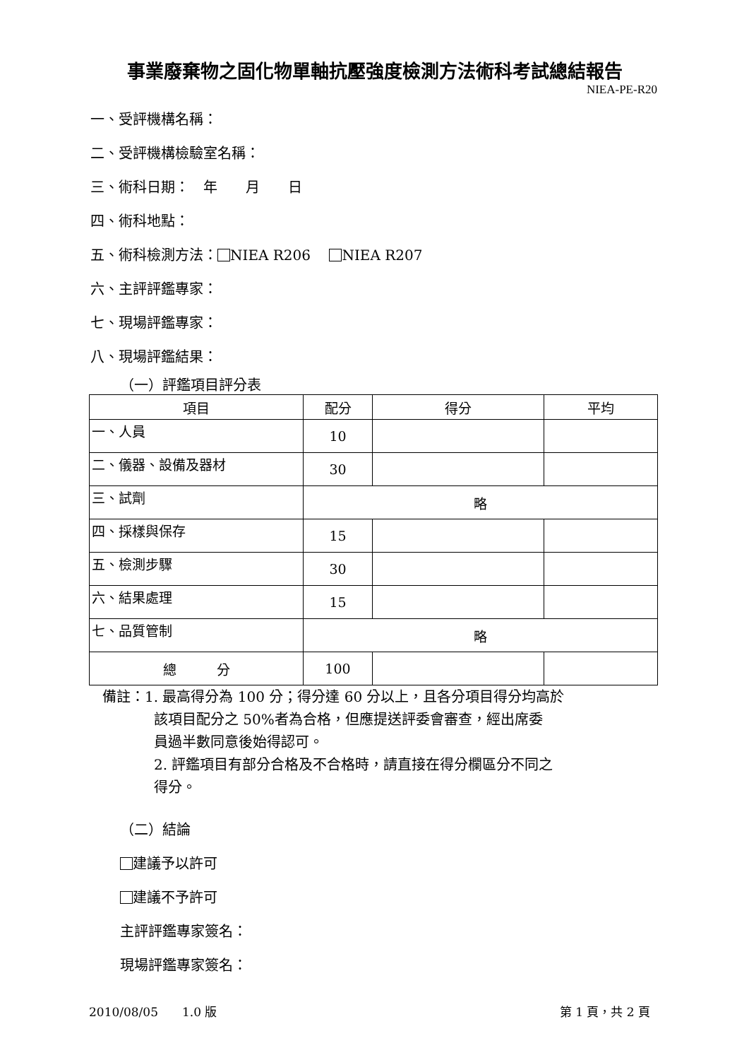事業廢棄物之固化物單軸抗壓強度檢測方法術科考試總結報告
NIEA-PE-R20
一、受評機構名稱：
二、受評機構檢驗室名稱：
三、術科日期：　年　　月　　日
四、術科地點：
五、術科檢測方法： NIEA R206　 NIEA R207
六、主評評鑑專家：
七、現場評鑑專家：
八、現場評鑑結果：
（一）評鑑項目評分表
| 項目 | 配分 | 得分 | 平均 |
| --- | --- | --- | --- |
| 一、人員 | 10 | | |
| 二、儀器、設備及器材 | 30 | | |
| 三、試劑 | 略 | | |
| 四、採樣與保存 | 15 | | |
| 五、檢測步驟 | 30 | | |
| 六、結果處理 | 15 | | |
| 七、品質管制 | 略 | | |
| 總 分 | 100 | | |
備註：1. 最高得分為 100 分；得分達 60 分以上，且各分項目得分均高於
該項目配分之 50%者為合格，但應提送評委會審查，經出席委
員過半數同意後始得認可。
2. 評鑑項目有部分合格及不合格時，請直接在得分欄區分不同之
得分。
（二）結論
建議予以許可
建議不予許可
主評評鑑專家簽名：
現場評鑑專家簽名：
2010/08/05　　1.0 版 第 1 頁，共 2 頁